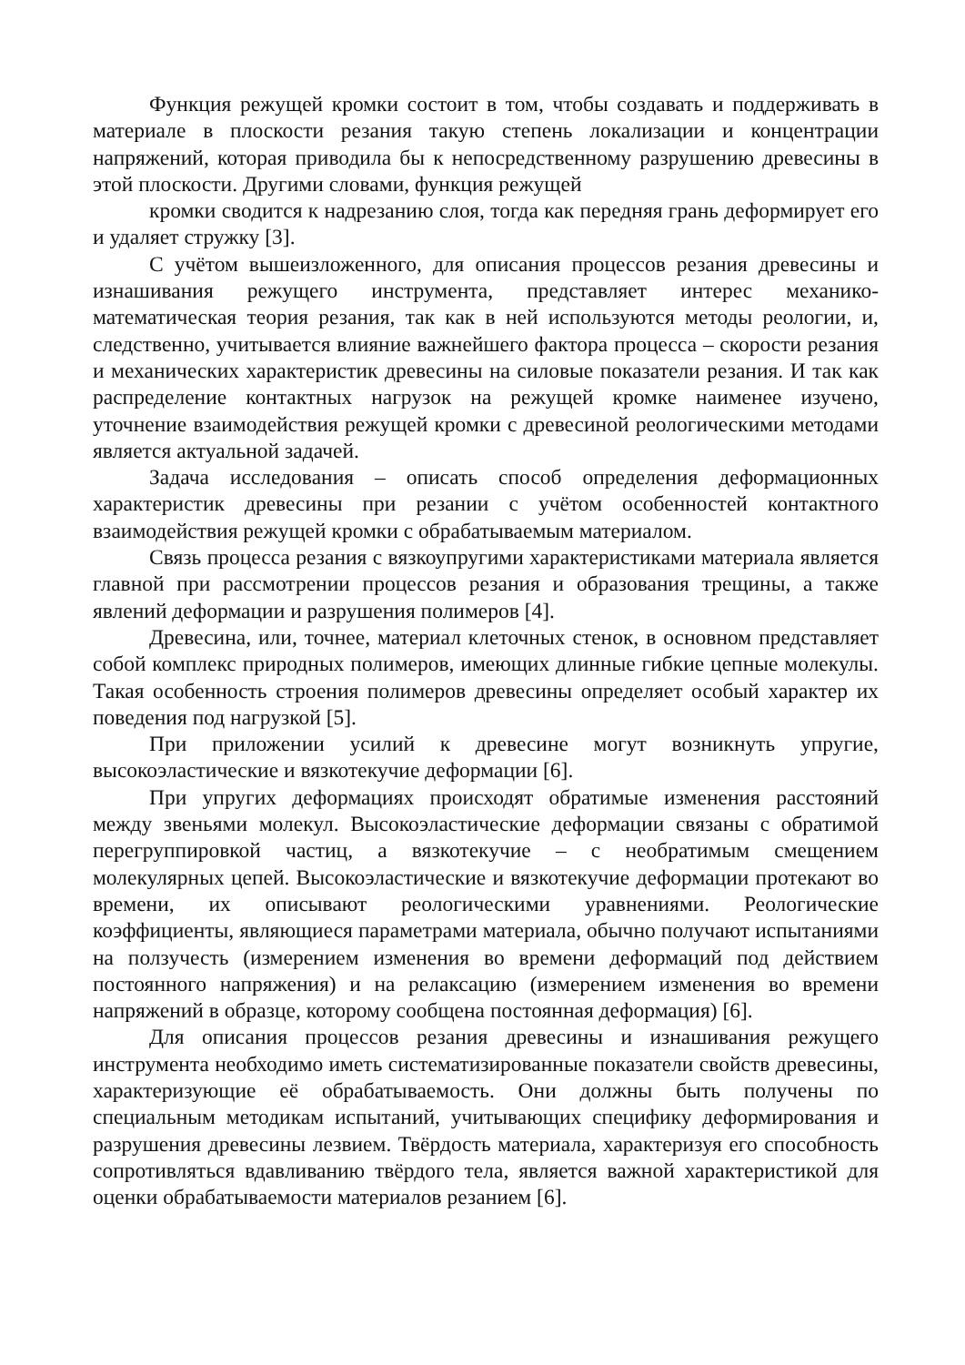Функция режущей кромки состоит в том, чтобы создавать и поддерживать в материале в плоскости резания такую степень локализации и концентрации напряжений, которая приводила бы к непосредственному разрушению древесины в этой плоскости. Другими словами, функция режущей
кромки сводится к надрезанию слоя, тогда как передняя грань деформирует его и удаляет стружку [3].
С учётом вышеизложенного, для описания процессов резания древесины и изнашивания режущего инструмента, представляет интерес механико-математическая теория резания, так как в ней используются методы реологии, и, следственно, учитывается влияние важнейшего фактора процесса – скорости резания и механических характеристик древесины на силовые показатели резания. И так как распределение контактных нагрузок на режущей кромке наименее изучено, уточнение взаимодействия режущей кромки с древесиной реологическими методами является актуальной задачей.
Задача исследования – описать способ определения деформационных характеристик древесины при резании с учётом особенностей контактного взаимодействия режущей кромки с обрабатываемым материалом.
Связь процесса резания с вязкоупругими характеристиками материала является главной при рассмотрении процессов резания и образования трещины, а также явлений деформации и разрушения полимеров [4].
Древесина, или, точнее, материал клеточных стенок, в основном представляет собой комплекс природных полимеров, имеющих длинные гибкие цепные молекулы. Такая особенность строения полимеров древесины определяет особый характер их поведения под нагрузкой [5].
При приложении усилий к древесине могут возникнуть упругие, высокоэластические и вязкотекучие деформации [6].
При упругих деформациях происходят обратимые изменения расстояний между звеньями молекул. Высокоэластические деформации связаны с обратимой перегруппировкой частиц, а вязкотекучие – с необратимым смещением молекулярных цепей. Высокоэластические и вязкотекучие деформации протекают во времени, их описывают реологическими уравнениями. Реологические коэффициенты, являющиеся параметрами материала, обычно получают испытаниями на ползучесть (измерением изменения во времени деформаций под действием постоянного напряжения) и на релаксацию (измерением изменения во времени напряжений в образце, которому сообщена постоянная деформация) [6].
Для описания процессов резания древесины и изнашивания режущего инструмента необходимо иметь систематизированные показатели свойств древесины, характеризующие её обрабатываемость. Они должны быть получены по специальным методикам испытаний, учитывающих специфику деформирования и разрушения древесины лезвием. Твёрдость материала, характеризуя его способность сопротивляться вдавливанию твёрдого тела, является важной характеристикой для оценки обрабатываемости материалов резанием [6].